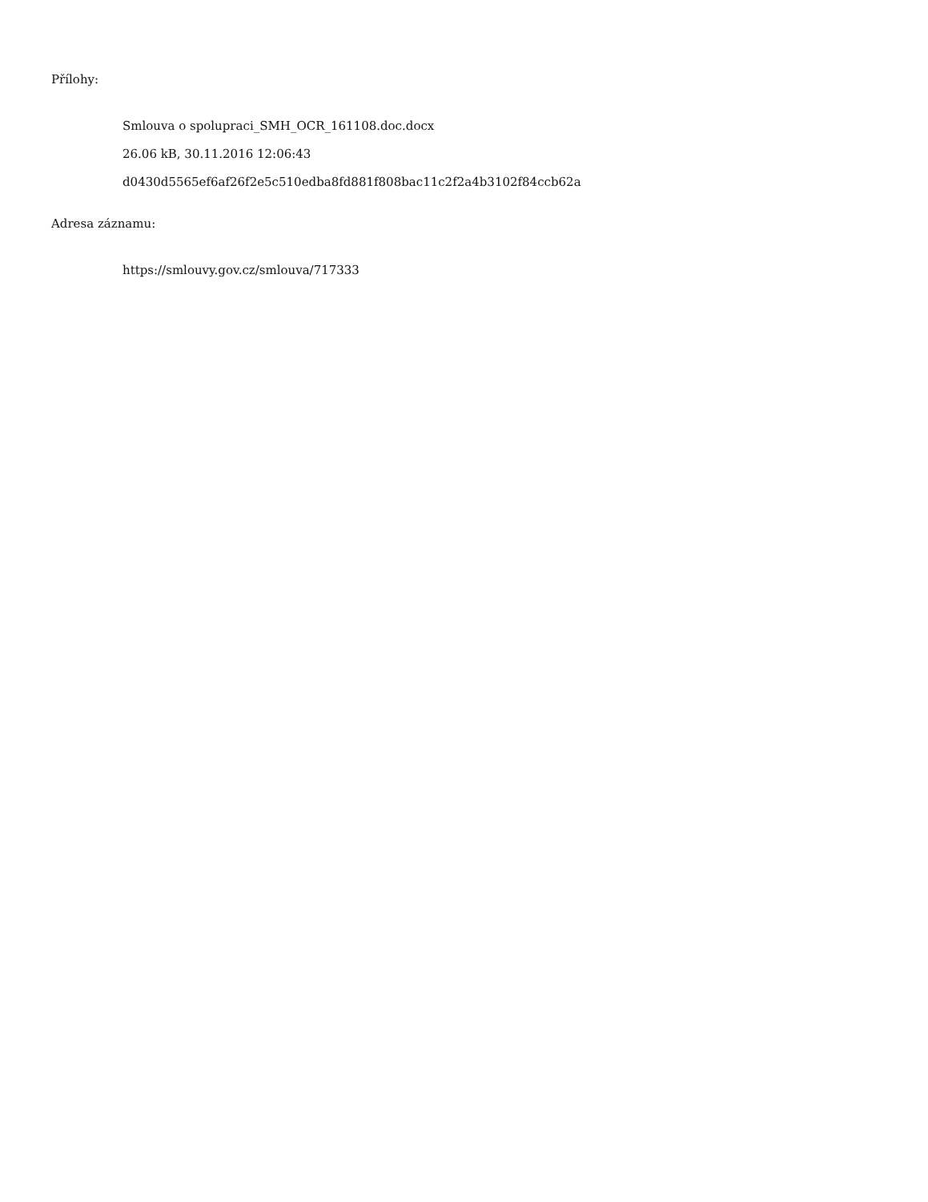Přílohy:
Smlouva o spolupraci_SMH_OCR_161108.doc.docx
26.06 kB, 30.11.2016 12:06:43
d0430d5565ef6af26f2e5c510edba8fd881f808bac11c2f2a4b3102f84ccb62a
Adresa záznamu:
https://smlouvy.gov.cz/smlouva/717333